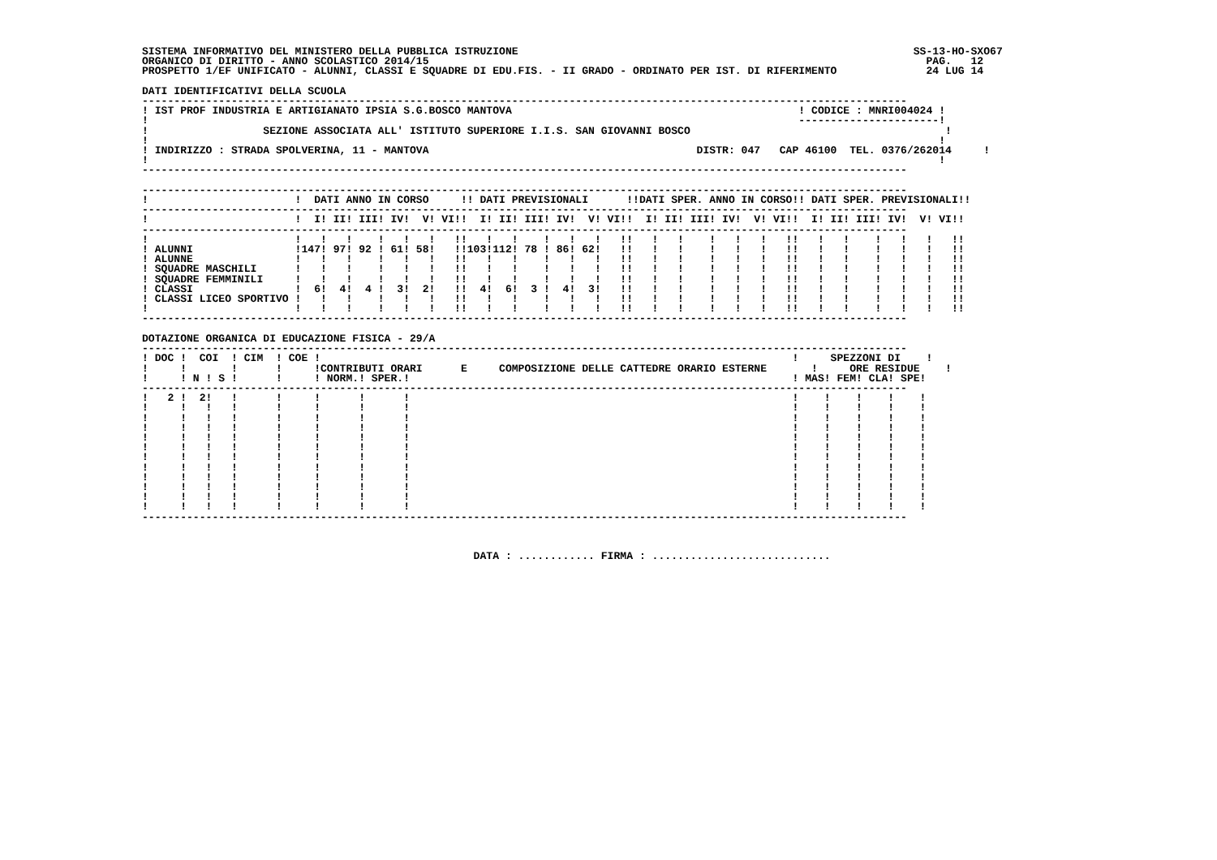SISTEMA INFORMATIVO DEL MINISTERO DELLA PUBBLICA ISTRUZIONE                                                              SS-13-HO-SXO67
ORGANICO DI DIRITTO - ANNO SCOLASTICO 2014/15                                                                              PAG.   12
PROSPETTO 1/EF UNIFICATO - ALUNNI, CLASSI E SQUADRE DI EDU.FIS. - II GRADO - ORDINATO PER IST. DI RIFERIMENTO              24 LUG 14

DATI IDENTIFICATIVI DELLA SCUOLA
------------------------------------------------------------------------------------------------------------------------
! IST PROF INDUSTRIA E ARTIGIANATO IPSIA S.G.BOSCO MANTOVA                                             ! CODICE : MNRI004024 !
!                                                                                                      ----------------------!
!                  SEZIONE ASSOCIATA ALL' ISTITUTO SUPERIORE I.I.S. SAN GIOVANNI BOSCO                                        !
!                                                                                                                            !
! INDIRIZZO : STRADA SPOLVERINA, 11 - MANTOVA                                          DISTR: 047   CAP 46100  TEL. 0376/262014     !
!                                                                                                                            !
------------------------------------------------------------------------------------------------------------------------

------------------------------------------------------------------------------------------------------------------------
!                       !  DATI ANNO IN CORSO     !! DATI PREVISIONALI      !!DATI SPER. ANNO IN CORSO!! DATI SPER. PREVISIONALI!!
------------------------------------------------------------------------------------------------------------------------
!                       !  I! II! III! IV!  V! VI!!  I! II! III! IV!  V! VI!!  I! II! III! IV!  V! VI!!  I! II! III! IV!  V! VI!!
------------------------------------------------------------------------------------------------------------------------
!                       !   !   !    !   !   !   !!   !   !    !   !   !   !!   !   !    !   !   !   !!   !   !    !   !   !   !!
! ALUNNI                !147! 97! 92 ! 61! 58!   !!103!112! 78 ! 86! 62!   !!   !   !    !   !   !   !!   !   !    !   !   !   !!
! ALUNNE                !   !   !    !   !   !   !!   !   !    !   !   !   !!   !   !    !   !   !   !!   !   !    !   !   !   !!
! SQUADRE MASCHILI      !   !   !    !   !   !   !!   !   !    !   !   !   !!   !   !    !   !   !   !!   !   !    !   !   !   !!
! SQUADRE FEMMINILI     !   !   !    !   !   !   !!   !   !    !   !   !   !!   !   !    !   !   !   !!   !   !    !   !   !   !!
! CLASSI                !  6!  4!  4 !  3!  2!   !!  4!  6!  3 !  4!  3!   !!   !   !    !   !   !   !!   !   !    !   !   !   !!
! CLASSI LICEO SPORTIVO !   !   !    !   !   !   !!   !   !    !   !   !   !!   !   !    !   !   !   !!   !   !    !   !   !   !!
!                       !   !   !    !   !   !   !!   !   !    !   !   !   !!   !   !    !   !   !   !!   !   !    !   !   !   !!
------------------------------------------------------------------------------------------------------------------------

DOTAZIONE ORGANICA DI EDUCAZIONE FISICA - 29/A
------------------------------------------------------------------------------------------------------------------------
! DOC !  COI  ! CIM  ! COE !                                                                          !     SPEZZONI DI    !
!     !       !      !     !CONTRIBUTI ORARI      E     COMPOSIZIONE DELLE CATTEDRE ORARIO ESTERNE       !     ORE RESIDUE    !
!     ! N ! S !      !     ! NORM.! SPER.!                                                            ! MAS! FEM! CLA! SPE!
------------------------------------------------------------------------------------------------------------------------
!   2 !  2!   !      !     !      !      !                                                            !    !    !    !    !
!     !   !   !      !     !      !      !                                                            !    !    !    !    !
!     !   !   !      !     !      !      !                                                            !    !    !    !    !
!     !   !   !      !     !      !      !                                                            !    !    !    !    !
!     !   !   !      !     !      !      !                                                            !    !    !    !    !
!     !   !   !      !     !      !      !                                                            !    !    !    !    !
!     !   !   !      !     !      !      !                                                            !    !    !    !    !
!     !   !   !      !     !      !      !                                                            !    !    !    !    !
!     !   !   !      !     !      !      !                                                            !    !    !    !    !
!     !   !   !      !     !      !      !                                                            !    !    !    !    !
!     !   !   !      !     !      !      !                                                            !    !    !    !    !
!     !   !   !      !     !      !      !                                                            !    !    !    !    !
------------------------------------------------------------------------------------------------------------------------



                                                    DATA : ............ FIRMA : ............................